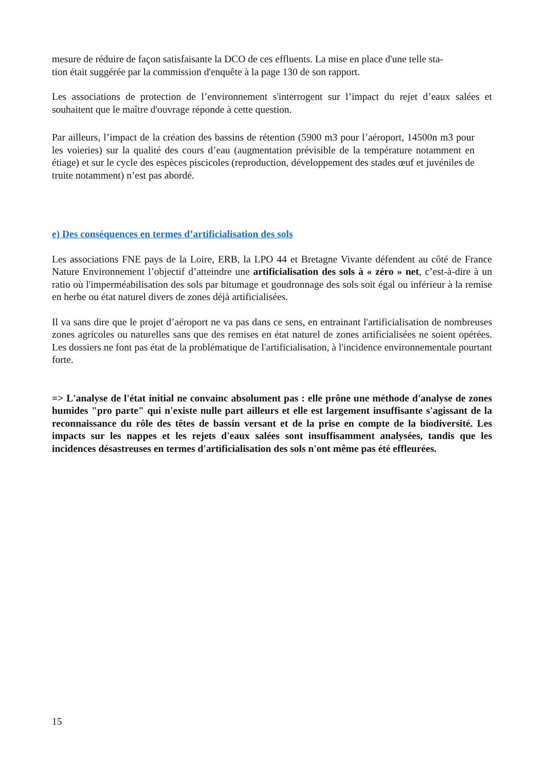mesure de réduire de façon satisfaisante la DCO de ces effluents. La mise en place d'une telle sta-
tion était suggérée par la commission d'enquête à la page 130 de son rapport.
Les associations de protection de l’environnement s'interrogent sur l’impact du rejet d’eaux salées et souhaitent que le maître d'ouvrage réponde à cette question.
Par ailleurs, l’impact de la création des bassins de rétention (5900 m3 pour l’aéroport, 14500n m3 pour les voieries) sur la qualité des cours d’eau (augmentation prévisible de la température notamment en étiage) et sur le cycle des espèces piscicoles (reproduction, développement des stades œuf et juvéniles de truite notamment) n’est pas abordé.
e) Des conséquences en termes d’artificialisation des sols
Les associations FNE pays de la Loire, ERB, la LPO 44 et Bretagne Vivante défendent au côté de France Nature Environnement l’objectif d’atteindre une artificialisation des sols à « zéro » net, c’est-à-dire à un ratio où l'imperméabilisation des sols par bitumage et goudronnage des sols soit égal ou inférieur à la remise en herbe ou état naturel divers de zones déjà artificialisées.
Il va sans dire que le projet d’aéroport ne va pas dans ce sens, en entrainant l'artificialisation de nombreuses zones agricoles ou naturelles sans que des remises en état naturel de zones artificialisées ne soient opérées. Les dossiers ne font pas état de la problématique de l'artificialisation, à l'incidence environnementale pourtant forte.
=> L'analyse de l'état initial ne convainc absolument pas : elle prône une méthode d'analyse de zones humides "pro parte" qui n'existe nulle part ailleurs et elle est largement insuffisante s'agissant de la reconnaissance du rôle des têtes de bassin versant et de la prise en compte de la biodiversité. Les impacts sur les nappes et les rejets d'eaux salées sont insuffisamment analysées, tandis que les incidences désastreuses en termes d'artificialisation des sols n'ont même pas été effleurées.
15